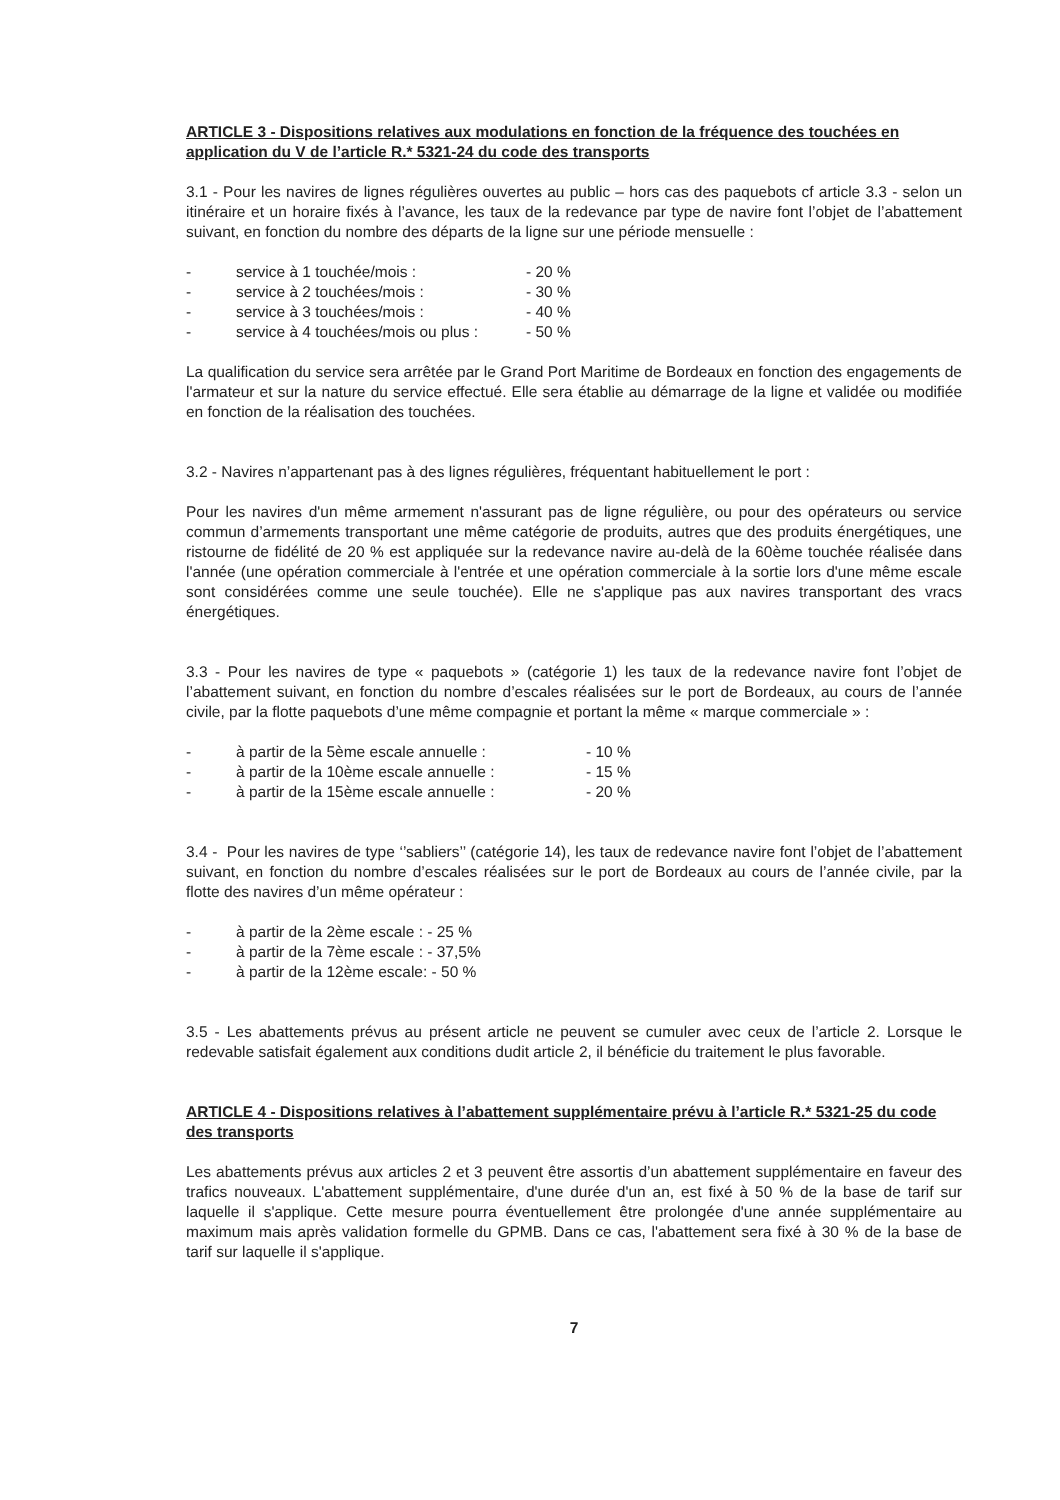ARTICLE 3 - Dispositions relatives aux modulations en fonction de la fréquence des touchées en application du V de l’article R.* 5321-24 du code des transports
3.1 - Pour les navires de lignes régulières ouvertes au public – hors cas des paquebots cf article 3.3 - selon un itinéraire et un horaire fixés à l’avance, les taux de la redevance par type de navire font l’objet de l’abattement suivant, en fonction du nombre des départs de la ligne sur une période mensuelle :
- service à 1 touchée/mois : - 20 %
- service à 2 touchées/mois : - 30 %
- service à 3 touchées/mois : - 40 %
- service à 4 touchées/mois ou plus : - 50 %
La qualification du service sera arrêtée par le Grand Port Maritime de Bordeaux en fonction des engagements de l'armateur et sur la nature du service effectué. Elle sera établie au démarrage de la ligne et validée ou modifiée en fonction de la réalisation des touchées.
3.2 - Navires n’appartenant pas à des lignes régulières, fréquentant habituellement le port :
Pour les navires d'un même armement n'assurant pas de ligne régulière, ou pour des opérateurs ou service commun d’armements transportant une même catégorie de produits, autres que des produits énergétiques, une ristourne de fidélité de 20 % est appliquée sur la redevance navire au-delà de la 60ème touchée réalisée dans l'année (une opération commerciale à l'entrée et une opération commerciale à la sortie lors d'une même escale sont considérées comme une seule touchée). Elle ne s'applique pas aux navires transportant des vracs énergétiques.
3.3 - Pour les navires de type « paquebots » (catégorie 1) les taux de la redevance navire font l’objet de l’abattement suivant, en fonction du nombre d’escales réalisées sur le port de Bordeaux, au cours de l’année civile, par la flotte paquebots d’une même compagnie et portant la même « marque commerciale » :
- à partir de la 5ème escale annuelle : - 10 %
- à partir de la 10ème escale annuelle : - 15 %
- à partir de la 15ème escale annuelle : - 20 %
3.4 - Pour les navires de type ‘’sabliers’’ (catégorie 14), les taux de redevance navire font l’objet de l’abattement suivant, en fonction du nombre d’escales réalisées sur le port de Bordeaux au cours de l’année civile, par la flotte des navires d’un même opérateur :
- à partir de la 2ème escale : - 25 %
- à partir de la 7ème escale : - 37,5%
- à partir de la 12ème escale: - 50 %
3.5 - Les abattements prévus au présent article ne peuvent se cumuler avec ceux de l’article 2. Lorsque le redevable satisfait également aux conditions dudit article 2, il bénéficie du traitement le plus favorable.
ARTICLE 4 - Dispositions relatives à l’abattement supplémentaire prévu à l’article R.* 5321-25 du code des transports
Les abattements prévus aux articles 2 et 3 peuvent être assortis d’un abattement supplémentaire en faveur des trafics nouveaux. L'abattement supplémentaire, d'une durée d'un an, est fixé à 50 % de la base de tarif sur laquelle il s'applique. Cette mesure pourra éventuellement être prolongée d'une année supplémentaire au maximum mais après validation formelle du GPMB. Dans ce cas, l'abattement sera fixé à 30 % de la base de tarif sur laquelle il s'applique.
7